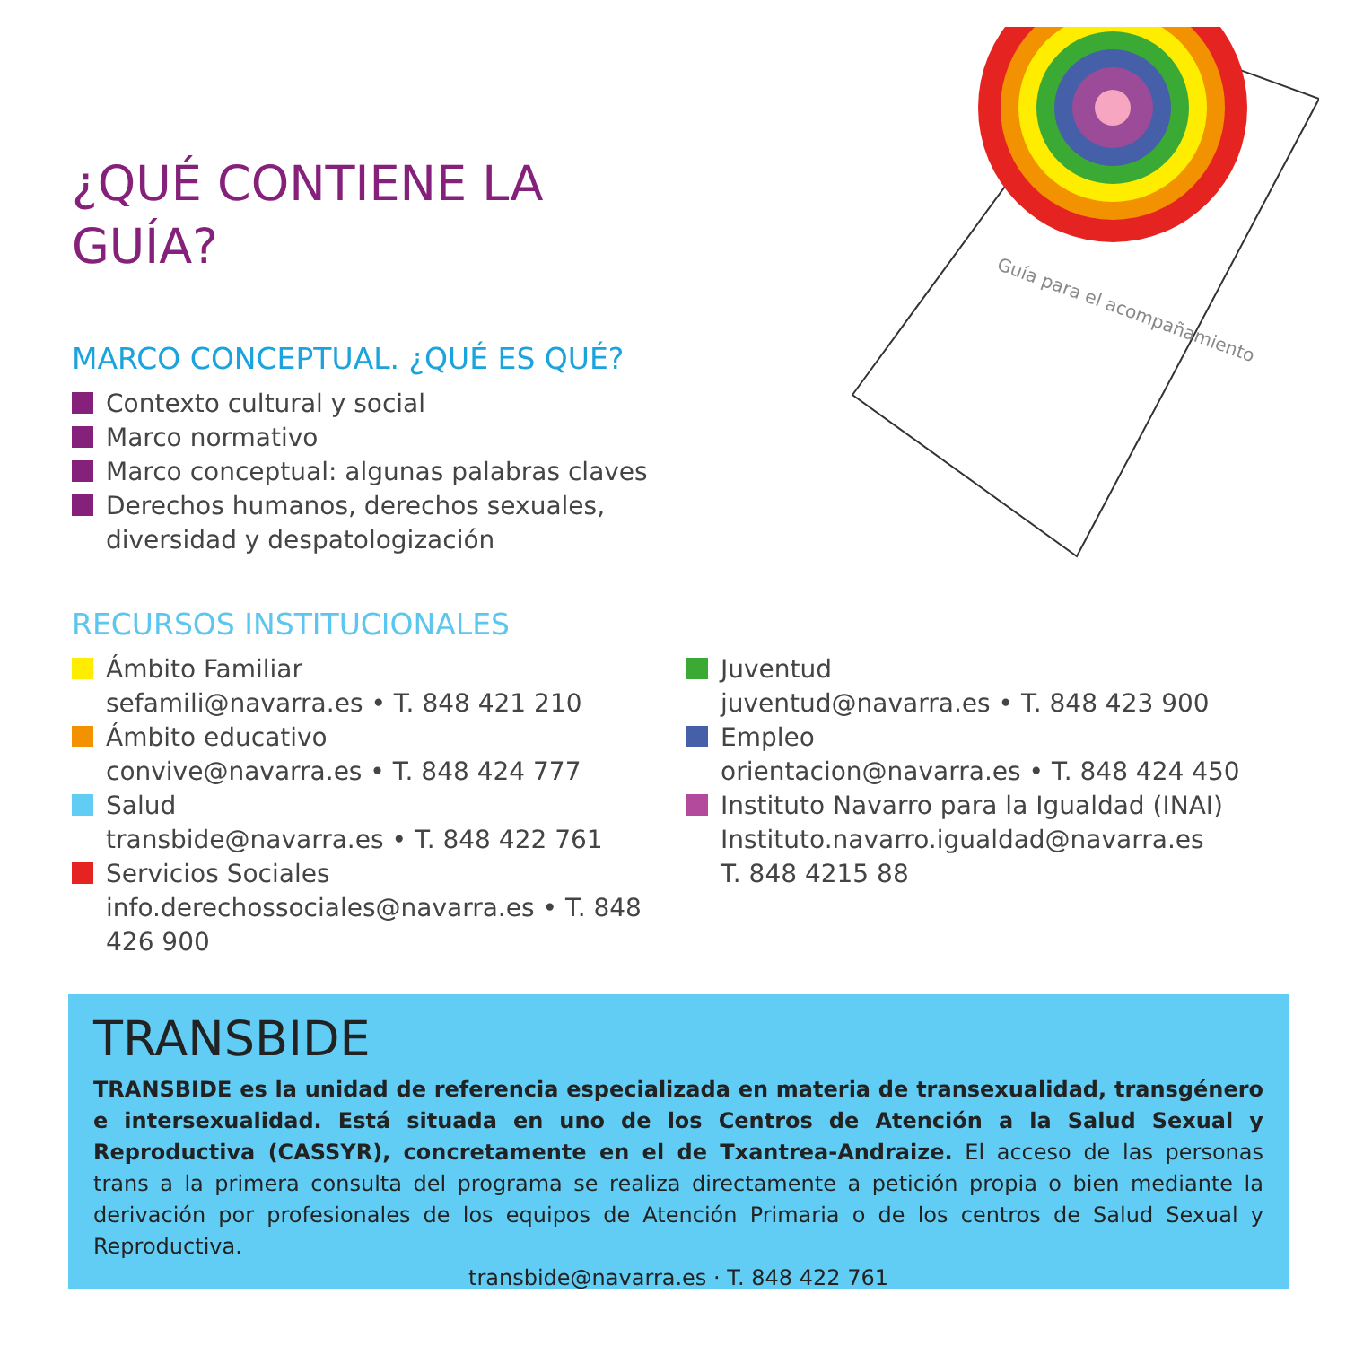Guía para el acompañamiento
¿QUÉ CONTIENE LA GUÍA?
MARCO CONCEPTUAL. ¿QUÉ ES QUÉ?
Contexto cultural y social
Marco normativo
Marco conceptual: algunas palabras claves
Derechos humanos, derechos sexuales, diversidad y despatologización
RECURSOS INSTITUCIONALES
Ámbito Familiar
sefamili@navarra.es • T. 848 421 210
Ámbito educativo
convive@navarra.es • T. 848 424 777
Salud
transbide@navarra.es • T. 848 422 761
Servicios Sociales
info.derechossociales@navarra.es • T. 848 426 900
Juventud
juventud@navarra.es • T. 848 423 900
Empleo
orientacion@navarra.es • T. 848 424 450
Instituto Navarro para la Igualdad (INAI)
Instituto.navarro.igualdad@navarra.es
T. 848 4215 88
TRANSBIDE
TRANSBIDE es la unidad de referencia especializada en materia de transexualidad, transgénero e intersexualidad. Está situada en uno de los Centros de Atención a la Salud Sexual y Reproductiva (CASSYR), concretamente en el de Txantrea-Andraize. El acceso de las personas trans a la primera consulta del programa se realiza directamente a petición propia o bien mediante la derivación por profesionales de los equipos de Atención Primaria o de los centros de Salud Sexual y Reproductiva.
transbide@navarra.es · T. 848 422 761